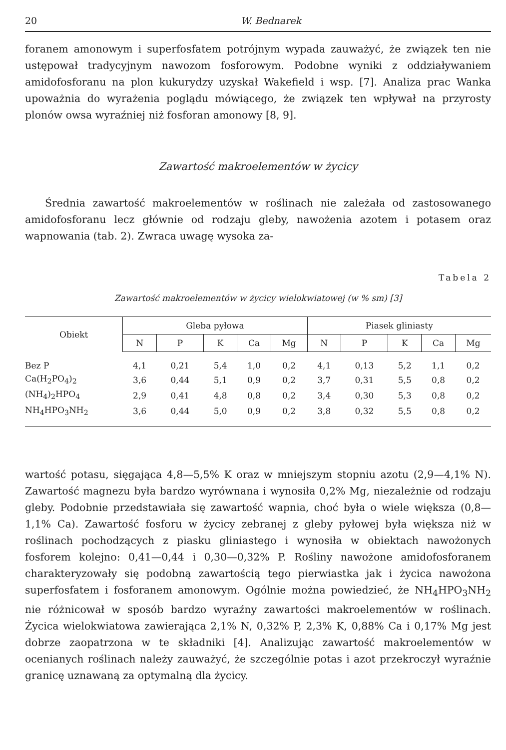20 W. Bednarek
foranem amonowym i superfosfatem potrójnym wypada zauważyć, że związek ten nie ustępował tradycyjnym nawozom fosforowym. Podobne wyniki z oddziaływaniem amidofosforanu na plon kukurydzy uzyskał Wakefield i wsp. [7]. Analiza prac Wanka upoważnia do wyrażenia poglądu mówiącego, że związek ten wpływał na przyrosty plonów owsa wyraźniej niż fosforan amonowy [8, 9].
Zawartość makroelementów w życicy
Średnia zawartość makroelementów w roślinach nie zależała od zastosowanego amidofosforanu lecz głównie od rodzaju gleby, nawożenia azotem i potasem oraz wapnowania (tab. 2). Zwraca uwagę wysoka za-
Tabela 2
Zawartość makroelementów w życicy wielokwiatowej (w % sm) [3]
| Obiekt | Gleba pyłowa | | | | | Piasek gliniasty | | | | |
| --- | --- | --- | --- | --- | --- | --- | --- | --- | --- | --- |
| | N | P | K | Ca | Mg | N | P | K | Ca | Mg |
| Bez P | 4,1 | 0,21 | 5,4 | 1,0 | 0,2 | 4,1 | 0,13 | 5,2 | 1,1 | 0,2 |
| Ca(H<sub>2</sub>PO<sub>4</sub>)<sub>2</sub> | 3,6 | 0,44 | 5,1 | 0,9 | 0,2 | 3,7 | 0,31 | 5,5 | 0,8 | 0,2 |
| (NH<sub>4</sub>)<sub>2</sub>HPO<sub>4</sub> | 2,9 | 0,41 | 4,8 | 0,8 | 0,2 | 3,4 | 0,30 | 5,3 | 0,8 | 0,2 |
| NH<sub>4</sub>HPO<sub>3</sub>NH<sub>2</sub> | 3,6 | 0,44 | 5,0 | 0,9 | 0,2 | 3,8 | 0,32 | 5,5 | 0,8 | 0,2 |
wartość potasu, sięgająca 4,8—5,5% K oraz w mniejszym stopniu azotu (2,9—4,1% N). Zawartość magnezu była bardzo wyrównana i wynosiła 0,2% Mg, niezależnie od rodzaju gleby. Podobnie przedstawiała się zawartość wapnia, choć była o wiele większa (0,8—1,1% Ca). Zawartość fosforu w życicy zebranej z gleby pyłowej była większa niż w roślinach pochodzących z piasku gliniastego i wynosiła w obiektach nawożonych fosforem kolejno: 0,41—0,44 i 0,30—0,32% P. Rośliny nawożone amidofosforanem charakteryzowały się podobną zawartością tego pierwiastka jak i życica nawożona superfosfatem i fosforanem amonowym. Ogólnie można powiedzieć, że NH<sub>4</sub>HPO<sub>3</sub>NH<sub>2</sub> nie różnicował w sposób bardzo wyraźny zawartości makroelementów w roślinach. Życica wielokwiatowa zawierająca 2,1% N, 0,32% P, 2,3% K, 0,88% Ca i 0,17% Mg jest dobrze zaopatrzona w te składniki [4]. Analizując zawartość makroelementów w ocenianych roślinach należy zauważyć, że szczególnie potas i azot przekroczył wyraźnie granicę uznawaną za optymalną dla życicy.